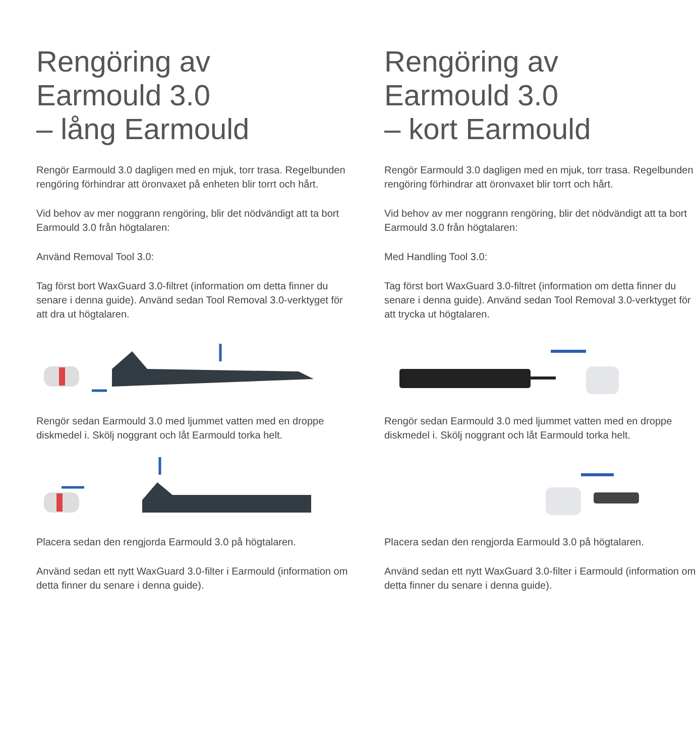Rengöring av
Earmould 3.0
– lång Earmould
Rengör Earmould 3.0 dagligen med en mjuk, torr trasa. Regelbunden rengöring förhindrar att öronvaxet på enheten blir torrt och hårt.
Vid behov av mer noggrann rengöring, blir det nödvändigt att ta bort Earmould 3.0 från högtalaren:
Använd Removal Tool 3.0:
Tag först bort WaxGuard 3.0-filtret (information om detta finner du senare i denna guide). Använd sedan Tool Removal 3.0-verktyget för att dra ut högtalaren.
Rengör sedan Earmould 3.0 med ljummet vatten med en droppe diskmedel i. Skölj noggrant och låt Earmould torka helt.
Placera sedan den rengjorda Earmould 3.0 på högtalaren.
Använd sedan ett nytt WaxGuard 3.0-filter i Earmould (information om detta finner du senare i denna guide).
Rengöring av
Earmould 3.0
– kort Earmould
Rengör Earmould 3.0 dagligen med en mjuk, torr trasa. Regelbunden rengöring förhindrar att öronvaxet blir torrt och hårt.
Vid behov av mer noggrann rengöring, blir det nödvändigt att ta bort Earmould 3.0 från högtalaren:
Med Handling Tool 3.0:
Tag först bort WaxGuard 3.0-filtret (information om detta finner du senare i denna guide). Använd sedan Tool Removal 3.0-verktyget för att trycka ut högtalaren.
Rengör sedan Earmould 3.0 med ljummet vatten med en droppe diskmedel i. Skölj noggrant och låt Earmould torka helt.
Placera sedan den rengjorda Earmould 3.0 på högtalaren.
Använd sedan ett nytt WaxGuard 3.0-filter i Earmould (information om detta finner du senare i denna guide).